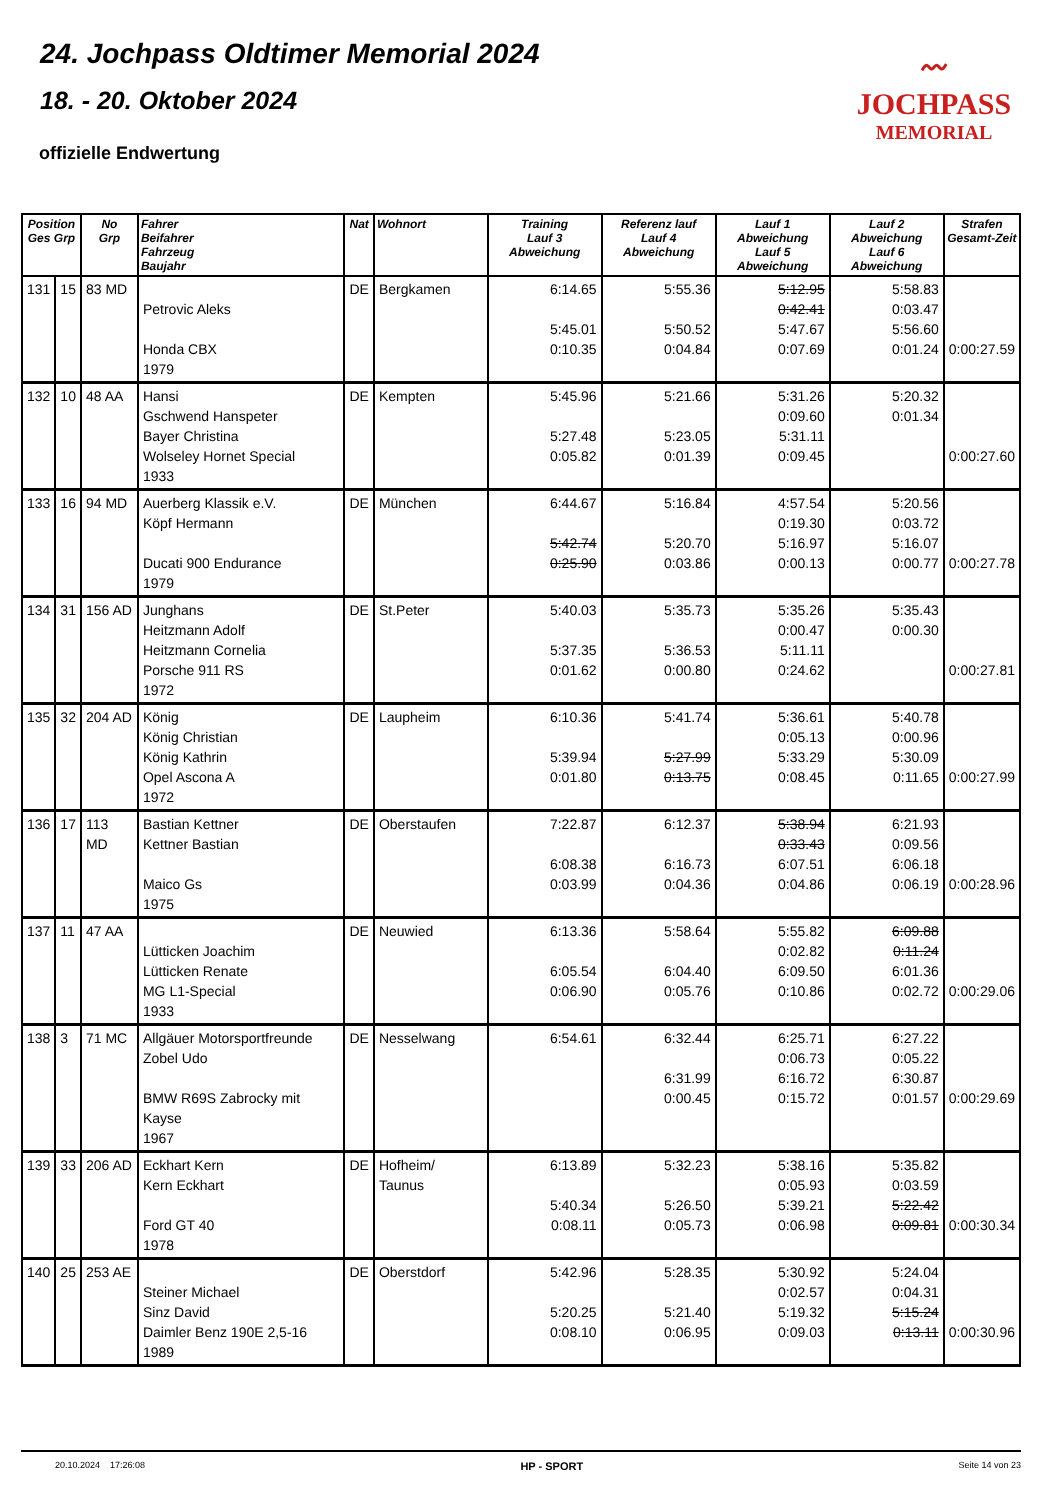24. Jochpass Oldtimer Memorial 2024
18. - 20. Oktober 2024
offizielle Endwertung
〰
JOCHPASS
MEMORIAL
| Position Ges Grp | | No Grp | Fahrer Beifahrer Fahrzeug Baujahr | Nat | Wohnort | Training Lauf 3 Abweichung | Referenz lauf Lauf 4 Abweichung | Lauf 1 Abweichung Lauf 5 Abweichung | Lauf 2 Abweichung Lauf 6 Abweichung | Strafen Gesamt-Zeit |
| --- | --- | --- | --- | --- | --- | --- | --- | --- | --- | --- |
| 131 | 15 | 83 MD | Petrovic Aleks Honda CBX 1979 | DE | Bergkamen | 6:14.65 5:45.01 0:10.35 | 5:55.36 5:50.52 0:04.84 | 5:12.95 0:42.41 5:47.67 0:07.69 | 5:58.83 0:03.47 5:56.60 0:01.24 | 0:00:27.59 |
| 132 | 10 | 48 AA | Hansi Gschwend Hanspeter Bayer Christina Wolseley Hornet Special 1933 | DE | Kempten | 5:45.96 5:27.48 0:05.82 | 5:21.66 5:23.05 0:01.39 | 5:31.26 0:09.60 5:31.11 0:09.45 | 5:20.32 0:01.34 | 0:00:27.60 |
| 133 | 16 | 94 MD | Auerberg Klassik e.V. Köpf Hermann Ducati 900 Endurance 1979 | DE | München | 6:44.67 5:42.74 0:25.90 | 5:16.84 5:20.70 0:03.86 | 4:57.54 0:19.30 5:16.97 0:00.13 | 5:20.56 0:03.72 5:16.07 0:00.77 | 0:00:27.78 |
| 134 | 31 | 156 AD | Junghans Heitzmann Adolf Heitzmann Cornelia Porsche 911 RS 1972 | DE | St.Peter | 5:40.03 5:37.35 0:01.62 | 5:35.73 5:36.53 0:00.80 | 5:35.26 0:00.47 5:11.11 0:24.62 | 5:35.43 0:00.30 | 0:00:27.81 |
| 135 | 32 | 204 AD | König König Christian König Kathrin Opel Ascona A 1972 | DE | Laupheim | 6:10.36 5:39.94 0:01.80 | 5:41.74 5:27.99 0:13.75 | 5:36.61 0:05.13 5:33.29 0:08.45 | 5:40.78 0:00.96 5:30.09 0:11.65 | 0:00:27.99 |
| 136 | 17 | 113 MD | Bastian Kettner Kettner Bastian Maico Gs 1975 | DE | Oberstaufen | 7:22.87 6:08.38 0:03.99 | 6:12.37 6:16.73 0:04.36 | 5:38.94 0:33.43 6:07.51 0:04.86 | 6:21.93 0:09.56 6:06.18 0:06.19 | 0:00:28.96 |
| 137 | 11 | 47 AA | Lütticken Joachim Lütticken Renate MG L1-Special 1933 | DE | Neuwied | 6:13.36 6:05.54 0:06.90 | 5:58.64 6:04.40 0:05.76 | 5:55.82 0:02.82 6:09.50 0:10.86 | 6:09.88 0:11.24 6:01.36 0:02.72 | 0:00:29.06 |
| 138 | 3 | 71 MC | Allgäuer Motorsportfreunde Zobel Udo BMW R69S Zabrocky mit Kayse 1967 | DE | Nesselwang | 6:54.61 | 6:32.44 6:31.99 0:00.45 | 6:25.71 0:06.73 6:16.72 0:15.72 | 6:27.22 0:05.22 6:30.87 0:01.57 | 0:00:29.69 |
| 139 | 33 | 206 AD | Eckhart Kern Kern Eckhart Ford GT 40 1978 | DE | Hofheim/ Taunus | 6:13.89 5:40.34 0:08.11 | 5:32.23 5:26.50 0:05.73 | 5:38.16 0:05.93 5:39.21 0:06.98 | 5:35.82 0:03.59 5:22.42 0:09.81 | 0:00:30.34 |
| 140 | 25 | 253 AE | Steiner Michael Sinz David Daimler Benz 190E 2,5-16 1989 | DE | Oberstdorf | 5:42.96 5:20.25 0:08.10 | 5:28.35 5:21.40 0:06.95 | 5:30.92 0:02.57 5:19.32 0:09.03 | 5:24.04 0:04.31 5:15.24 0:13.11 | 0:00:30.96 |
20.10.2024 17:26:08 HP - SPORT Seite 14 von 23